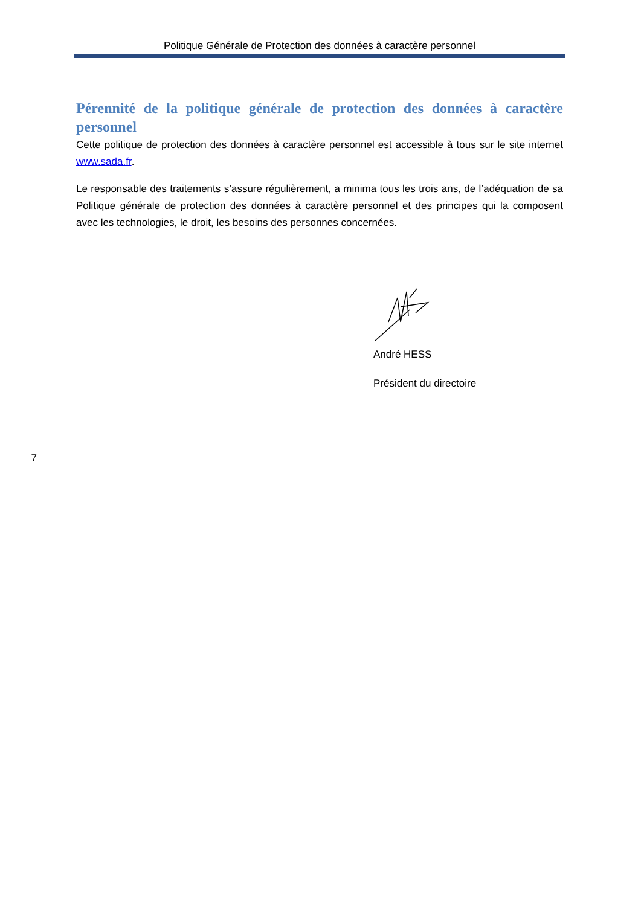Politique Générale de Protection des données à caractère personnel
Pérennité de la politique générale de protection des données à caractère personnel
Cette politique de protection des données à caractère personnel est accessible à tous sur le site internet www.sada.fr.
Le responsable des traitements s’assure régulièrement, a minima tous les trois ans, de l’adéquation de sa Politique générale de protection des données à caractère personnel et des principes qui la composent avec les technologies, le droit, les besoins des personnes concernées.
André HESS
Président du directoire
7